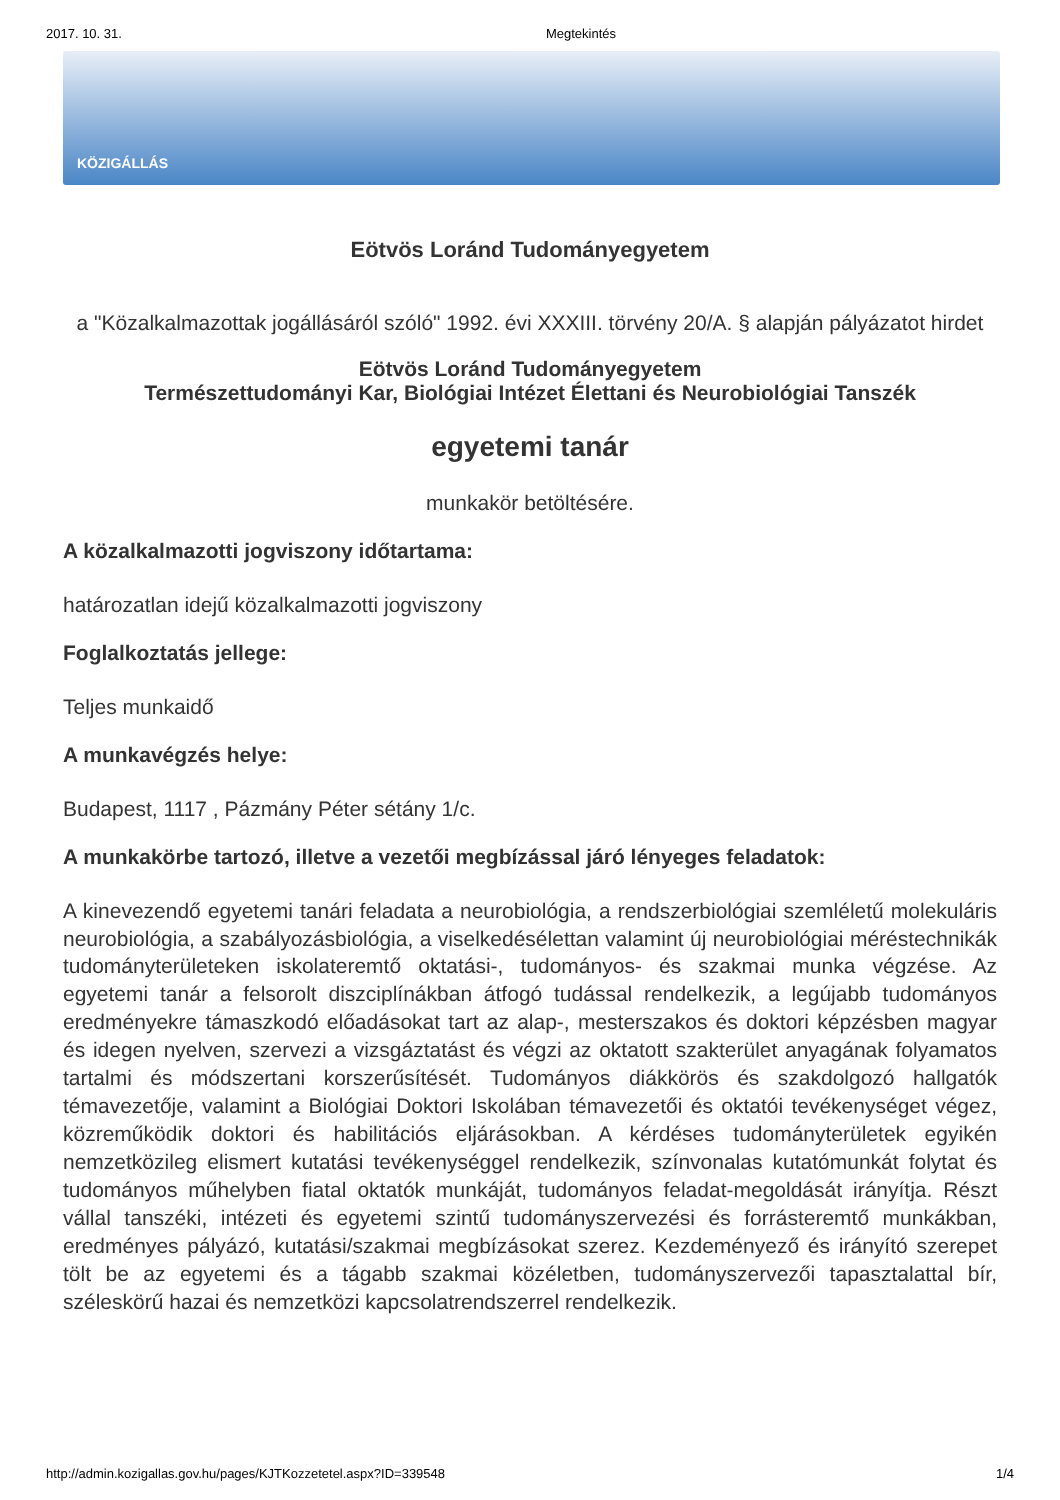2017. 10. 31. Megtekintés
KÖZIGÁLLÁS
Eötvös Loránd Tudományegyetem
a "Közalkalmazottak jogállásáról szóló" 1992. évi XXXIII. törvény 20/A. § alapján pályázatot hirdet
Eötvös Loránd Tudományegyetem
Természettudományi Kar, Biológiai Intézet Élettani és Neurobiológiai Tanszék
egyetemi tanár
munkakör betöltésére.
A közalkalmazotti jogviszony időtartama:
határozatlan idejű közalkalmazotti jogviszony
Foglalkoztatás jellege:
Teljes munkaidő
A munkavégzés helye:
Budapest, 1117 , Pázmány Péter sétány 1/c.
A munkakörbe tartozó, illetve a vezetői megbízással járó lényeges feladatok:
A kinevezendő egyetemi tanári feladata a neurobiológia, a rendszerbiológiai szemléletű molekuláris neurobiológia, a szabályozásbiológia, a viselkedésélettan valamint új neurobiológiai méréstechnikák tudományterületeken iskolateremtő oktatási-, tudományos- és szakmai munka végzése. Az egyetemi tanár a felsorolt diszciplínákban átfogó tudással rendelkezik, a legújabb tudományos eredményekre támaszkodó előadásokat tart az alap-, mesterszakos és doktori képzésben magyar és idegen nyelven, szervezi a vizsgáztatást és végzi az oktatott szakterület anyagának folyamatos tartalmi és módszertani korszerűsítését. Tudományos diákkörös és szakdolgozó hallgatók témavezetője, valamint a Biológiai Doktori Iskolában témavezetői és oktatói tevékenységet végez, közreműködik doktori és habilitációs eljárásokban. A kérdéses tudományterületek egyikén nemzetközileg elismert kutatási tevékenységgel rendelkezik, színvonalas kutatómunkát folytat és tudományos műhelyben fiatal oktatók munkáját, tudományos feladat-megoldását irányítja. Részt vállal tanszéki, intézeti és egyetemi szintű tudományszervezési és forrásteremtő munkákban, eredményes pályázó, kutatási/szakmai megbízásokat szerez. Kezdeményező és irányító szerepet tölt be az egyetemi és a tágabb szakmai közéletben, tudományszervezői tapasztalattal bír, széleskörű hazai és nemzetközi kapcsolatrendszerrel rendelkezik.
http://admin.kozigallas.gov.hu/pages/KJTKozzetetel.aspx?ID=339548 1/4